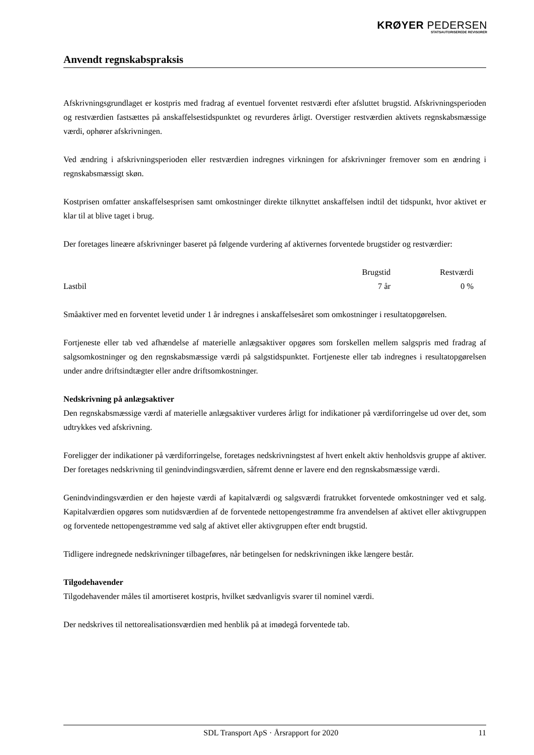KRØYER PEDERSEN
STATSAUTORISEREDE REVISORER
Anvendt regnskabspraksis
Afskrivningsgrundlaget er kostpris med fradrag af eventuel forventet restværdi efter afsluttet brugstid. Afskrivningsperioden og restværdien fastsættes på anskaffelsestidspunktet og revurderes årligt. Overstiger restværdien aktivets regnskabsmæssige værdi, ophører afskrivningen.
Ved ændring i afskrivningsperioden eller restværdien indregnes virkningen for afskrivninger fremover som en ændring i regnskabsmæssigt skøn.
Kostprisen omfatter anskaffelsesprisen samt omkostninger direkte tilknyttet anskaffelsen indtil det tidspunkt, hvor aktivet er klar til at blive taget i brug.
Der foretages lineære afskrivninger baseret på følgende vurdering af aktivernes forventede brugstider og restværdier:
| | Brugstid | Restværdi |
| --- | --- | --- |
| Lastbil | 7 år | 0 % |
Småaktiver med en forventet levetid under 1 år indregnes i anskaffelsesåret som omkostninger i resultatopgørelsen.
Fortjeneste eller tab ved afhændelse af materielle anlægsaktiver opgøres som forskellen mellem salgspris med fradrag af salgsomkostninger og den regnskabsmæssige værdi på salgstidspunktet. Fortjeneste eller tab indregnes i resultatopgørelsen under andre driftsindtægter eller andre driftsomkostninger.
Nedskrivning på anlægsaktiver
Den regnskabsmæssige værdi af materielle anlægsaktiver vurderes årligt for indikationer på værdiforringelse ud over det, som udtrykkes ved afskrivning.
Foreligger der indikationer på værdiforringelse, foretages nedskrivningstest af hvert enkelt aktiv henholdsvis gruppe af aktiver. Der foretages nedskrivning til genindvindingsværdien, såfremt denne er lavere end den regnskabsmæssige værdi.
Genindvindingsværdien er den højeste værdi af kapitalværdi og salgsværdi fratrukket forventede omkostninger ved et salg. Kapitalværdien opgøres som nutidsværdien af de forventede nettopengestrømme fra anvendelsen af aktivet eller aktivgruppen og forventede nettopengestrømme ved salg af aktivet eller aktivgruppen efter endt brugstid.
Tidligere indregnede nedskrivninger tilbageføres, når betingelsen for nedskrivningen ikke længere består.
Tilgodehavender
Tilgodehavender måles til amortiseret kostpris, hvilket sædvanligvis svarer til nominel værdi.
Der nedskrives til nettorealisationsværdien med henblik på at imødegå forventede tab.
SDL Transport ApS · Årsrapport for 2020 11